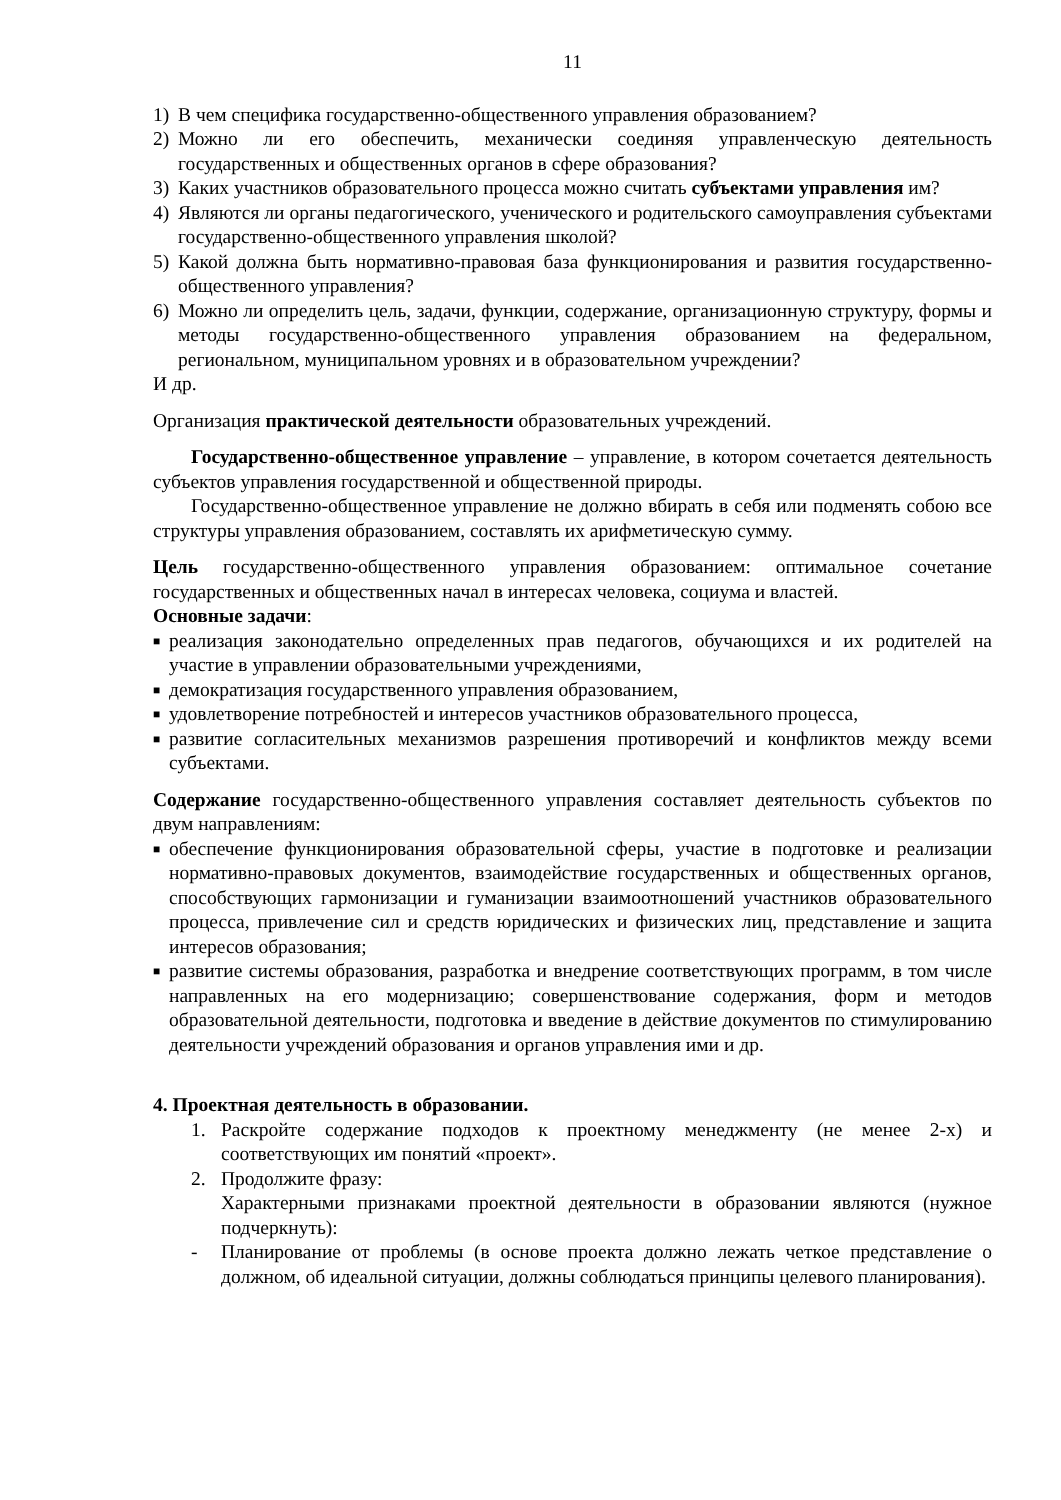11
1) В чем специфика государственно-общественного управления образованием?
2) Можно ли его обеспечить, механически соединяя управленческую деятельность государственных и общественных органов в сфере образования?
3) Каких участников образовательного процесса можно считать субъектами управления им?
4) Являются ли органы педагогического, ученического и родительского самоуправления субъектами государственно-общественного управления школой?
5) Какой должна быть нормативно-правовая база функционирования и развития государственно-общественного управления?
6) Можно ли определить цель, задачи, функции, содержание, организационную структуру, формы и методы государственно-общественного управления образованием на федеральном, региональном, муниципальном уровнях и в образовательном учреждении?
И др.
Организация практической деятельности образовательных учреждений.
Государственно-общественное управление – управление, в котором сочетается деятельность субъектов управления государственной и общественной природы.
Государственно-общественное управление не должно вбирать в себя или подменять собою все структуры управления образованием, составлять их арифметическую сумму.
Цель государственно-общественного управления образованием: оптимальное сочетание государственных и общественных начал в интересах человека, социума и властей.
Основные задачи:
■ реализация законодательно определенных прав педагогов, обучающихся и их родителей на участие в управлении образовательными учреждениями,
■ демократизация государственного управления образованием,
■ удовлетворение потребностей и интересов участников образовательного процесса,
■ развитие согласительных механизмов разрешения противоречий и конфликтов между всеми субъектами.
Содержание государственно-общественного управления составляет деятельность субъектов по двум направлениям:
■ обеспечение функционирования образовательной сферы, участие в подготовке и реализации нормативно-правовых документов, взаимодействие государственных и общественных органов, способствующих гармонизации и гуманизации взаимоотношений участников образовательного процесса, привлечение сил и средств юридических и физических лиц, представление и защита интересов образования;
■ развитие системы образования, разработка и внедрение соответствующих программ, в том числе направленных на его модернизацию; совершенствование содержания, форм и методов образовательной деятельности, подготовка и введение в действие документов по стимулированию деятельности учреждений образования и органов управления ими и др.
4. Проектная деятельность в образовании.
1. Раскройте содержание подходов к проектному менеджменту (не менее 2-х) и соответствующих им понятий «проект».
2. Продолжите фразу:
Характерными признаками проектной деятельности в образовании являются (нужное подчеркнуть):
- Планирование от проблемы (в основе проекта должно лежать четкое представление о должном, об идеальной ситуации, должны соблюдаться принципы целевого планирования).